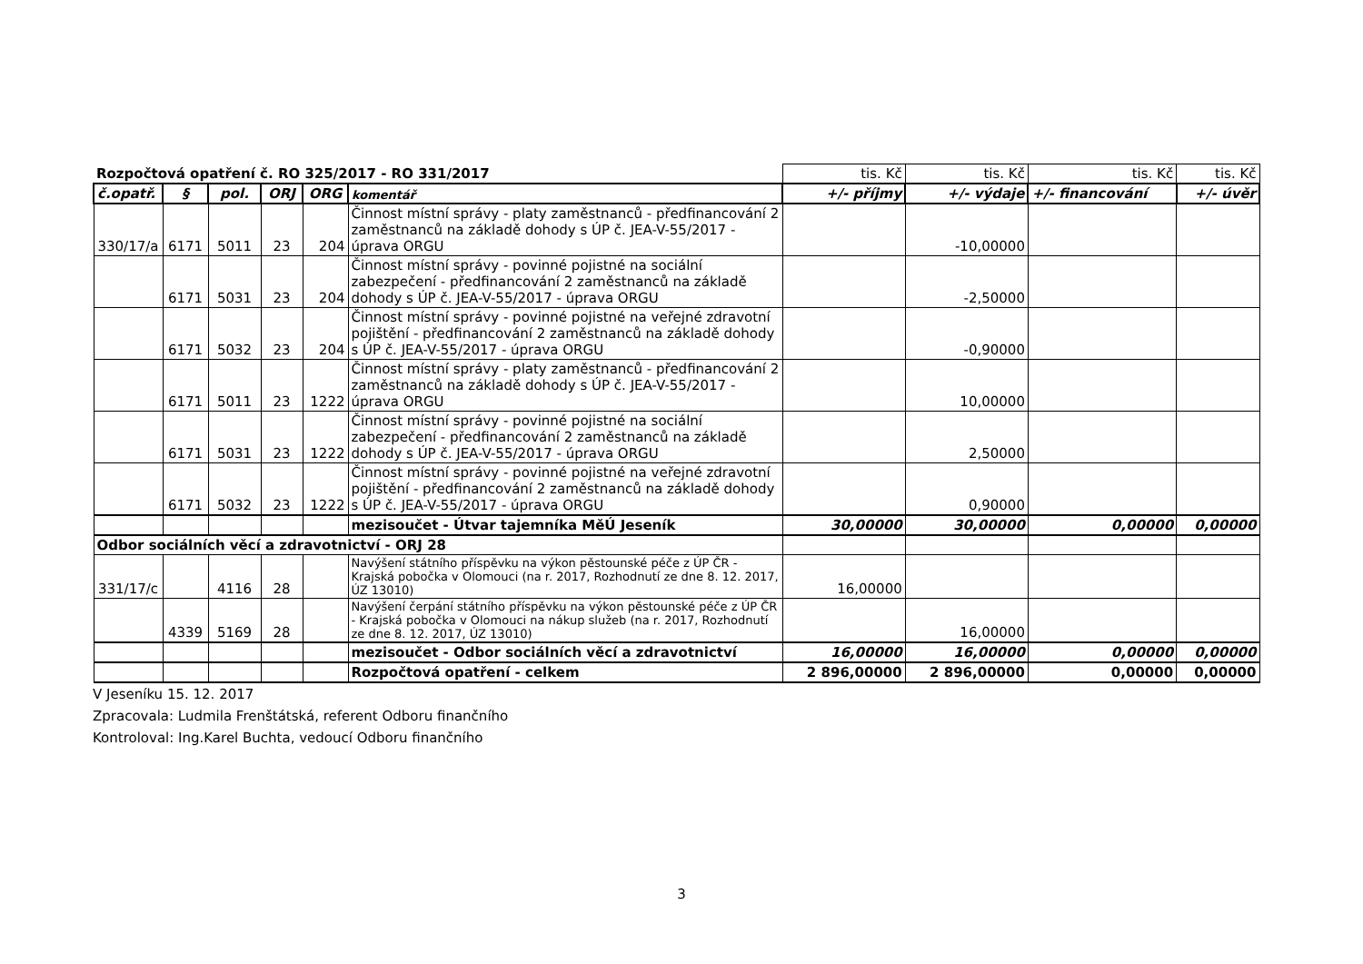| Rozpočtová opatření č. RO 325/2017 - RO 331/2017 | | | | | | tis. Kč | tis. Kč | tis. Kč | tis. Kč |
| č.opatř. | § | pol. | ORJ | ORG | komentář | +/- příjmy | +/- výdaje | +/- financování | +/- úvěr |
| 330/17/a | 6171 | 5011 | 23 | 204 | Činnost místní správy - platy zaměstnanců - předfinancování 2 zaměstnanců na základě dohody s ÚP č. JEA-V-55/2017 - úprava ORGU | | -10,00000 | | |
| | 6171 | 5031 | 23 | 204 | Činnost místní správy - povinné pojistné na sociální zabezpečení - předfinancování 2 zaměstnanců na základě dohody s ÚP č. JEA-V-55/2017 - úprava ORGU | | -2,50000 | | |
| | 6171 | 5032 | 23 | 204 | Činnost místní správy - povinné pojistné na veřejné zdravotní pojištění - předfinancování 2 zaměstnanců na základě dohody s ÚP č. JEA-V-55/2017 - úprava ORGU | | -0,90000 | | |
| | 6171 | 5011 | 23 | 1222 | Činnost místní správy - platy zaměstnanců - předfinancování 2 zaměstnanců na základě dohody s ÚP č. JEA-V-55/2017 - úprava ORGU | | 10,00000 | | |
| | 6171 | 5031 | 23 | 1222 | Činnost místní správy - povinné pojistné na sociální zabezpečení - předfinancování 2 zaměstnanců na základě dohody s ÚP č. JEA-V-55/2017 - úprava ORGU | | 2,50000 | | |
| | 6171 | 5032 | 23 | 1222 | Činnost místní správy - povinné pojistné na veřejné zdravotní pojištění - předfinancování 2 zaměstnanců na základě dohody s ÚP č. JEA-V-55/2017 - úprava ORGU | | 0,90000 | | |
| | | | | | mezisoučet - Útvar tajemníka MěÚ Jeseník | 30,00000 | 30,00000 | 0,00000 | 0,00000 |
| Odbor sociálních věcí a zdravotnictví - ORJ 28 | | | | | | | | | |
| 331/17/c | | 4116 | 28 | | Navýšení státního příspěvku na výkon pěstounské péče z ÚP ČR - Krajská pobočka v Olomouci (na r. 2017, Rozhodnutí ze dne 8. 12. 2017, ÚZ 13010) | 16,00000 | | | |
| | 4339 | 5169 | 28 | | Navýšení čerpání státního příspěvku na výkon pěstounské péče z ÚP ČR - Krajská pobočka v Olomouci na nákup služeb (na r. 2017, Rozhodnutí ze dne 8. 12. 2017, ÚZ 13010) | | 16,00000 | | |
| | | | | | mezisoučet - Odbor sociálních věcí a zdravotnictví | 16,00000 | 16,00000 | 0,00000 | 0,00000 |
| | | | | | Rozpočtová opatření - celkem | 2 896,00000 | 2 896,00000 | 0,00000 | 0,00000 |
V Jeseníku 15. 12. 2017
Zpracovala: Ludmila Frenštátská, referent Odboru finančního
Kontroloval: Ing.Karel Buchta, vedoucí Odboru finančního
3